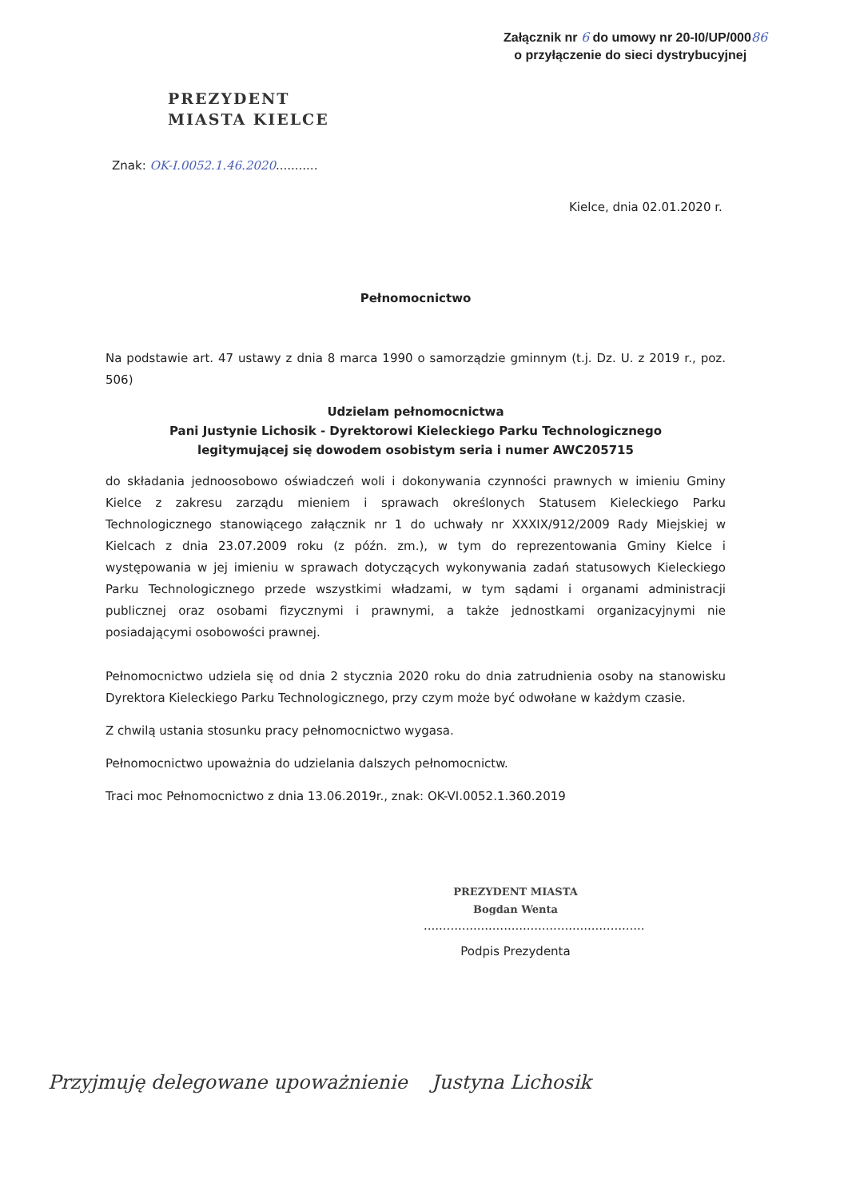Załącznik nr 6 do umowy nr 20-I0/UP/00086
o przyłączenie do sieci dystrybucyjnej
PREZYDENT
MIASTA KIELCE
Znak: OK-I.0052.1.46.2020...........
Kielce, dnia 02.01.2020 r.
Pełnomocnictwo
Na podstawie art. 47 ustawy z dnia 8 marca 1990 o samorządzie gminnym (t.j. Dz. U. z 2019 r., poz. 506)
Udzielam pełnomocnictwa
Pani Justynie Lichosik - Dyrektorowi Kieleckiego Parku Technologicznego
legitymującej się dowodem osobistym seria i numer AWC205715
do składania jednoosobowo oświadczeń woli i dokonywania czynności prawnych w imieniu Gminy Kielce z zakresu zarządu mieniem i sprawach określonych Statusem Kieleckiego Parku Technologicznego stanowiącego załącznik nr 1 do uchwały nr XXXIX/912/2009 Rady Miejskiej w Kielcach z dnia 23.07.2009 roku (z późn. zm.), w tym do reprezentowania Gminy Kielce i występowania w jej imieniu w sprawach dotyczących wykonywania zadań statusowych Kieleckiego Parku Technologicznego przede wszystkimi władzami, w tym sądami i organami administracji publicznej oraz osobami fizycznymi i prawnymi, a także jednostkami organizacyjnymi nie posiadającymi osobowości prawnej.
Pełnomocnictwo udziela się od dnia 2 stycznia 2020 roku do dnia zatrudnienia osoby na stanowisku Dyrektora Kieleckiego Parku Technologicznego, przy czym może być odwołane w każdym czasie.
Z chwilą ustania stosunku pracy pełnomocnictwo wygasa.
Pełnomocnictwo upoważnia do udzielania dalszych pełnomocnictw.
Traci moc Pełnomocnictwo z dnia 13.06.2019r., znak: OK-VI.0052.1.360.2019
PREZYDENT MIASTA
Bogdan Wenta
..........................................................
Podpis Prezydenta
Przyjmuję delegowane upoważnienie Justyna Lichosik